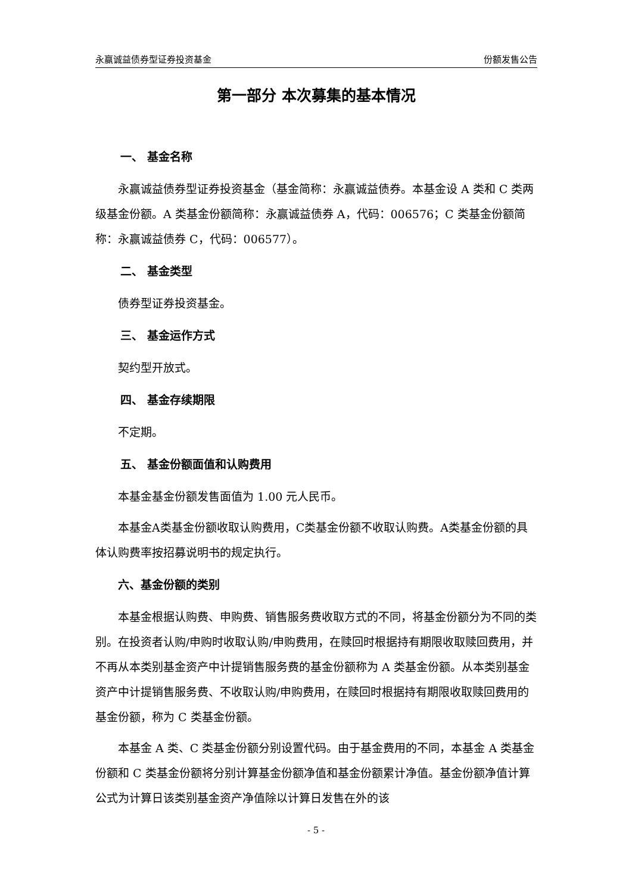永赢诚益债券型证券投资基金 份额发售公告
第一部分 本次募集的基本情况
一、 基金名称
永赢诚益债券型证券投资基金（基金简称：永赢诚益债券。本基金设 A 类和 C 类两级基金份额。A 类基金份额简称：永赢诚益债券 A，代码：006576；C 类基金份额简称：永赢诚益债券 C，代码：006577）。
二、 基金类型
债券型证券投资基金。
三、 基金运作方式
契约型开放式。
四、 基金存续期限
不定期。
五、 基金份额面值和认购费用
本基金基金份额发售面值为 1.00 元人民币。
本基金A类基金份额收取认购费用，C类基金份额不收取认购费。A类基金份额的具体认购费率按招募说明书的规定执行。
六、基金份额的类别
本基金根据认购费、申购费、销售服务费收取方式的不同，将基金份额分为不同的类别。在投资者认购/申购时收取认购/申购费用，在赎回时根据持有期限收取赎回费用，并不再从本类别基金资产中计提销售服务费的基金份额称为 A 类基金份额。从本类别基金资产中计提销售服务费、不收取认购/申购费用，在赎回时根据持有期限收取赎回费用的基金份额，称为 C 类基金份额。
本基金 A 类、C 类基金份额分别设置代码。由于基金费用的不同，本基金 A 类基金份额和 C 类基金份额将分别计算基金份额净值和基金份额累计净值。基金份额净值计算公式为计算日该类别基金资产净值除以计算日发售在外的该
- 5 -